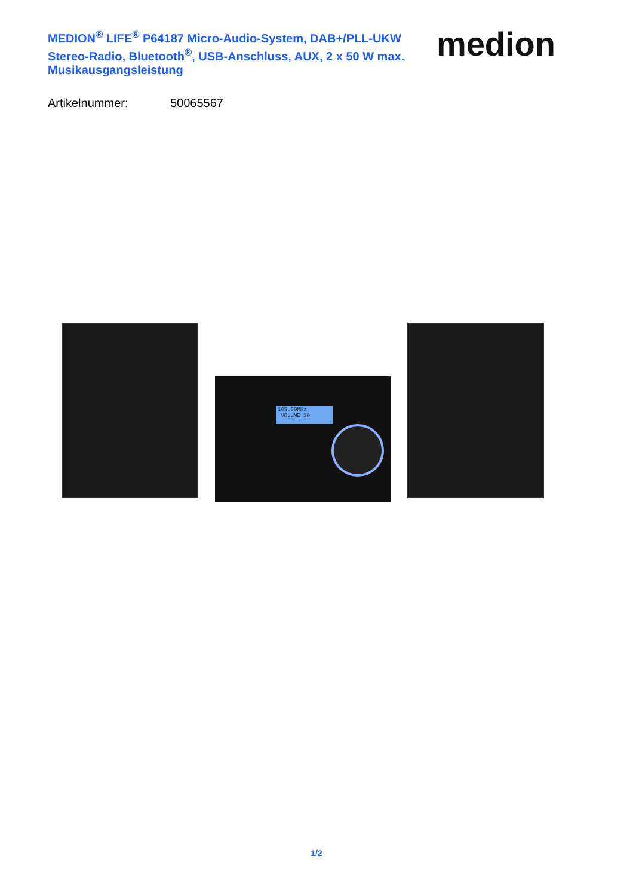MEDION<sup>®</sup> LIFE<sup>®</sup> P64187 Micro-Audio-System, DAB+/PLL-UKW Stereo-Radio, Bluetooth<sup>®</sup>, USB-Anschluss, AUX, 2 x 50 W max. Musikausgangsleistung
medion
Artikelnummer: 50065567
108.00MHz
VOLUME 30
1/2